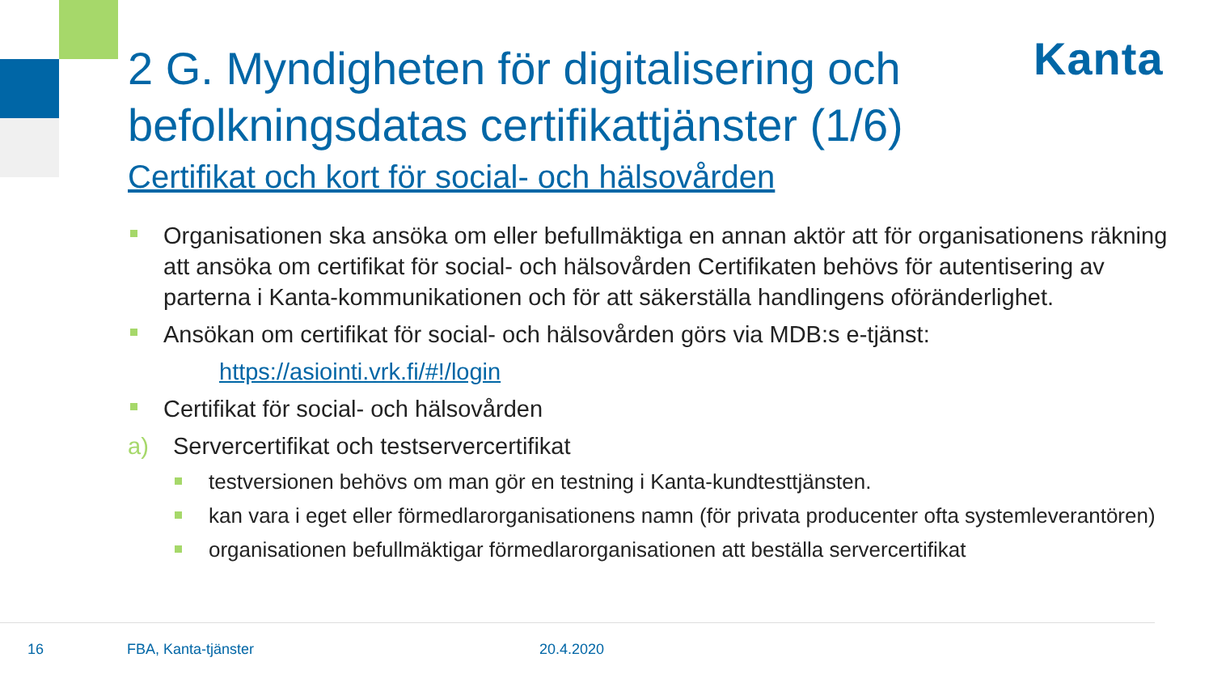Kanta
2 G. Myndigheten för digitalisering och befolkningsdatas certifikattjänster (1/6)
Certifikat och kort för social- och hälsovården
Organisationen ska ansöka om eller befullmäktiga en annan aktör att för organisationens räkning att ansöka om certifikat för social- och hälsovården Certifikaten behövs för autentisering av parterna i Kanta-kommunikationen och för att säkerställa handlingens oföränderlighet.
Ansökan om certifikat för social- och hälsovården görs via MDB:s e-tjänst:
https://asiointi.vrk.fi/#!/login
Certifikat för social- och hälsovården
a) Servercertifikat och testservercertifikat
testversionen behövs om man gör en testning i Kanta-kundtesttjänsten.
kan vara i eget eller förmedlarorganisationens namn (för privata producenter ofta systemleverantören)
organisationen befullmäktigar förmedlarorganisationen att beställa servercertifikat
16 FBA, Kanta-tjänster 20.4.2020